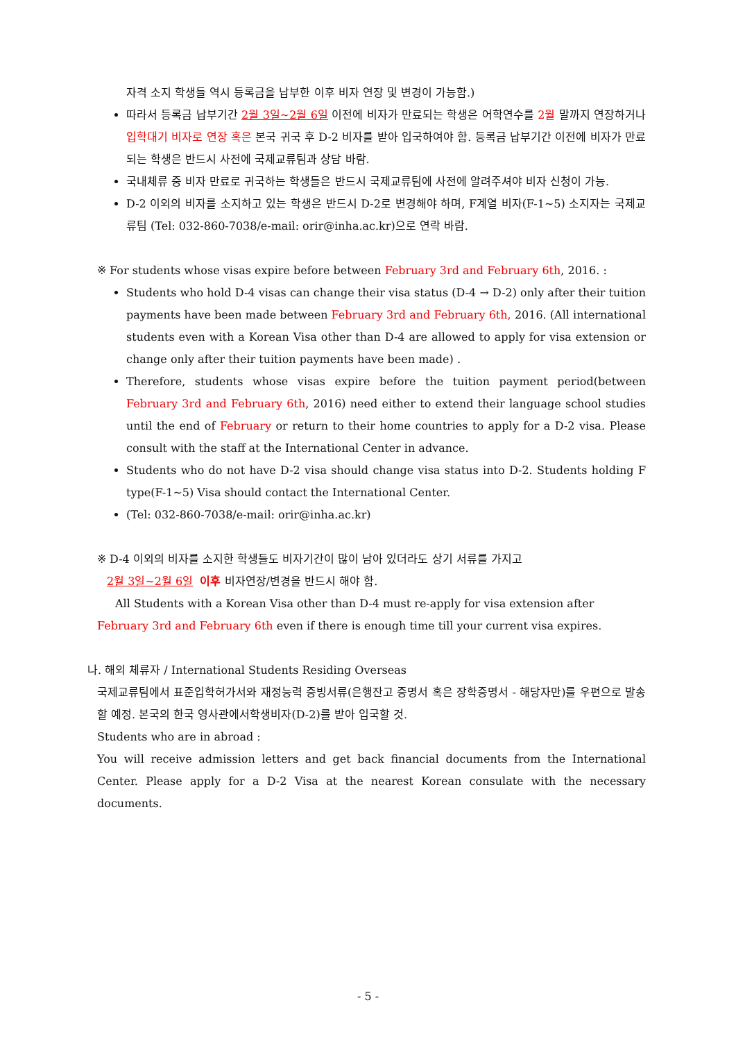자격 소지 학생들 역시 등록금을 납부한 이후 비자 연장 및 변경이 가능함.)
따라서 등록금 납부기간 2월 3일~2월 6일 이전에 비자가 만료되는 학생은 어학연수를 2월 말까지 연장하거나 입학대기 비자로 연장 혹은 본국 귀국 후 D-2 비자를 받아 입국하여야 함. 등록금 납부기간 이전에 비자가 만료되는 학생은 반드시 사전에 국제교류팀과 상담 바람.
국내체류 중 비자 만료로 귀국하는 학생들은 반드시 국제교류팀에 사전에 알려주셔야 비자 신청이 가능.
D-2 이외의 비자를 소지하고 있는 학생은 반드시 D-2로 변경해야 하며, F계열 비자(F-1~5) 소지자는 국제교류팀 (Tel: 032-860-7038/e-mail: orir@inha.ac.kr)으로 연락 바람.
※ For students whose visas expire before between February 3rd and February 6th, 2016. :
Students who hold D-4 visas can change their visa status (D-4 → D-2) only after their tuition payments have been made between February 3rd and February 6th, 2016. (All international students even with a Korean Visa other than D-4 are allowed to apply for visa extension or change only after their tuition payments have been made) .
Therefore, students whose visas expire before the tuition payment period(between February 3rd and February 6th, 2016) need either to extend their language school studies until the end of February or return to their home countries to apply for a D-2 visa. Please consult with the staff at the International Center in advance.
Students who do not have D-2 visa should change visa status into D-2. Students holding F type(F-1~5) Visa should contact the International Center.
(Tel: 032-860-7038/e-mail: orir@inha.ac.kr)
※ D-4 이외의 비자를 소지한 학생들도 비자기간이 많이 남아 있더라도 상기 서류를 가지고
2월 3일~2월 6일 이후 비자연장/변경을 반드시 해야 함.
All Students with a Korean Visa other than D-4 must re-apply for visa extension after
February 3rd and February 6th even if there is enough time till your current visa expires.
나. 해외 체류자 / International Students Residing Overseas
국제교류팀에서 표준입학허가서와 재정능력 증빙서류(은행잔고 증명서 혹은 장학증명서 - 해당자만)를 우편으로 발송할 예정. 본국의 한국 영사관에서학생비자(D-2)를 받아 입국할 것.
Students who are in abroad :
You will receive admission letters and get back financial documents from the International Center. Please apply for a D-2 Visa at the nearest Korean consulate with the necessary documents.
- 5 -